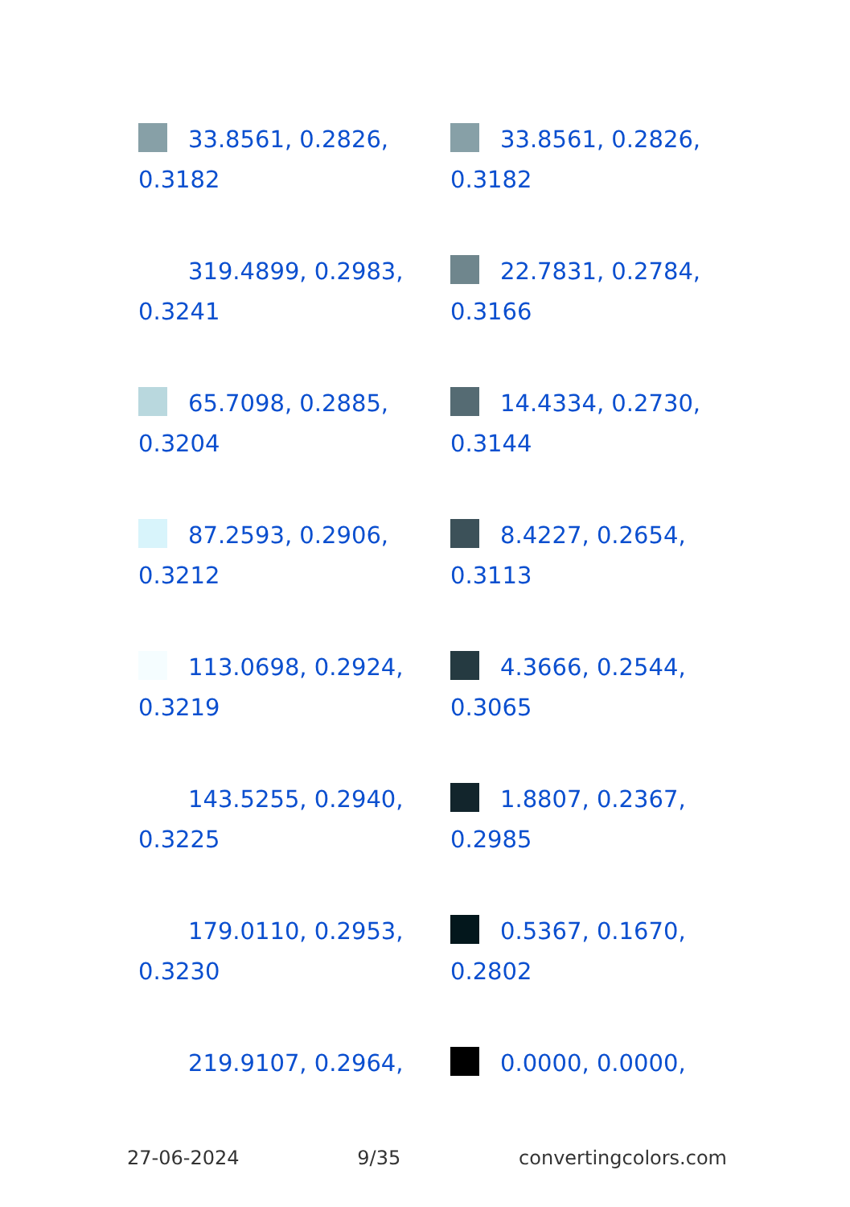33.8561, 0.2826, 0.3182
33.8561, 0.2826, 0.3182
319.4899, 0.2983, 0.3241
22.7831, 0.2784, 0.3166
65.7098, 0.2885, 0.3204
14.4334, 0.2730, 0.3144
87.2593, 0.2906, 0.3212
8.4227, 0.2654, 0.3113
113.0698, 0.2924, 0.3219
4.3666, 0.2544, 0.3065
143.5255, 0.2940, 0.3225
1.8807, 0.2367, 0.2985
179.0110, 0.2953, 0.3230
0.5367, 0.1670, 0.2802
219.9107, 0.2964,
0.0000, 0.0000,
27-06-2024 9/35 convertingcolors.com